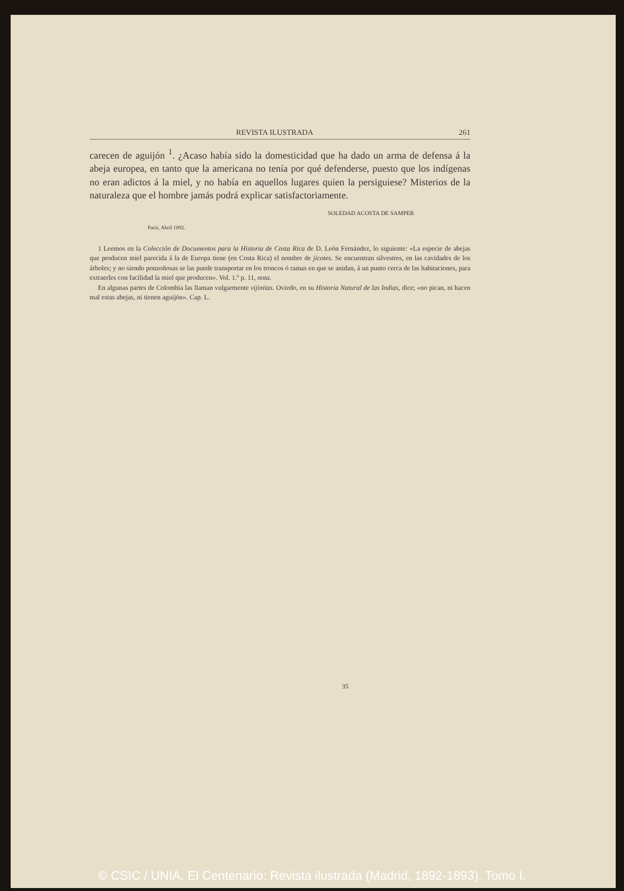REVISTA ILUSTRADA 261
carecen de aguijón <sup>1</sup>. ¿Acaso había sido la domesticidad que ha dado un arma de defensa á la abeja europea, en tanto que la americana no tenía por qué defenderse, puesto que los indígenas no eran adictos á la miel, y no había en aquellos lugares quien la persiguiese? Misterios de la naturaleza que el hombre jamás podrá explicar satisfactoriamente.
SOLEDAD ACOSTA DE SAMPER
París, Abril 1892.
1 Leemos en la Colección de Documentos para la Historia de Costa Rica de D. León Fernández, lo siguiente: «La especie de abejas que producen miel parecida á la de Europa tiene (en Costa Rica) el nombre de jicotes. Se encuentran silvestres, en las cavidades de los árboles; y no siendo ponzoñosas se las puede transportar en los troncos ó ramas en que se anidan, á un punto cerca de las habitaciones, para extraerles con facilidad la miel que producen». Vol. 1.º p. 11, nota.
En algunas partes de Colombia las llaman vulgarmente vijinitas. Oviedo, en su Historia Natural de las Indias, dice; «no pican, ni hacen mal estas abejas, ni tienen aguijón». Cap. L.
35
© CSIC / UNIA. El Centenario: Revista ilustrada (Madrid, 1892-1893). Tomo I.